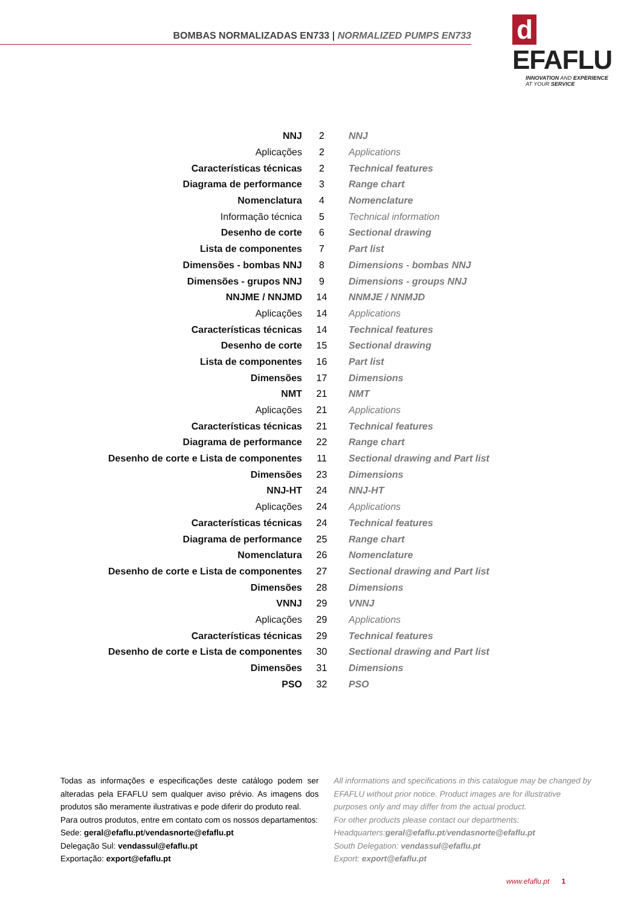BOMBAS NORMALIZADAS EN733 | NORMALIZED PUMPS EN733
d EFAFLU
INNOVATION AND EXPERIENCE
AT YOUR SERVICE
| NNJ | 2 | NNJ |
| Aplicações | 2 | Applications |
| Características técnicas | 2 | Technical features |
| Diagrama de performance | 3 | Range chart |
| Nomenclatura | 4 | Nomenclature |
| Informação técnica | 5 | Technical information |
| Desenho de corte | 6 | Sectional drawing |
| Lista de componentes | 7 | Part list |
| Dimensões - bombas NNJ | 8 | Dimensions - bombas NNJ |
| Dimensões - grupos NNJ | 9 | Dimensions - groups NNJ |
| NNJME / NNJMD | 14 | NNMJE / NNMJD |
| Aplicações | 14 | Applications |
| Características técnicas | 14 | Technical features |
| Desenho de corte | 15 | Sectional drawing |
| Lista de componentes | 16 | Part list |
| Dimensões | 17 | Dimensions |
| NMT | 21 | NMT |
| Aplicações | 21 | Applications |
| Características técnicas | 21 | Technical features |
| Diagrama de performance | 22 | Range chart |
| Desenho de corte e Lista de componentes | 11 | Sectional drawing and Part list |
| Dimensões | 23 | Dimensions |
| NNJ-HT | 24 | NNJ-HT |
| Aplicações | 24 | Applications |
| Características técnicas | 24 | Technical features |
| Diagrama de performance | 25 | Range chart |
| Nomenclatura | 26 | Nomenclature |
| Desenho de corte e Lista de componentes | 27 | Sectional drawing and Part list |
| Dimensões | 28 | Dimensions |
| VNNJ | 29 | VNNJ |
| Aplicações | 29 | Applications |
| Características técnicas | 29 | Technical features |
| Desenho de corte e Lista de componentes | 30 | Sectional drawing and Part list |
| Dimensões | 31 | Dimensions |
| PSO | 32 | PSO |
Todas as informações e especificações deste catálogo podem ser alteradas pela EFAFLU sem qualquer aviso prévio. As imagens dos produtos são meramente ilustrativas e pode diferir do produto real.
Para outros produtos, entre em contato com os nossos departamentos:
Sede: geral@efaflu.pt/vendasnorte@efaflu.pt
Delegação Sul: vendassul@efaflu.pt
Exportação: export@efaflu.pt
All informations and specifications in this catalogue may be changed by EFAFLU without prior notice. Product images are for illustrative purposes only and may differ from the actual product.
For other products please contact our departments:
Headquarters:geral@efaflu.pt/vendasnorte@efaflu.pt
South Delegation: vendassul@efaflu.pt
Export: export@efaflu.pt
www.efaflu.pt 1